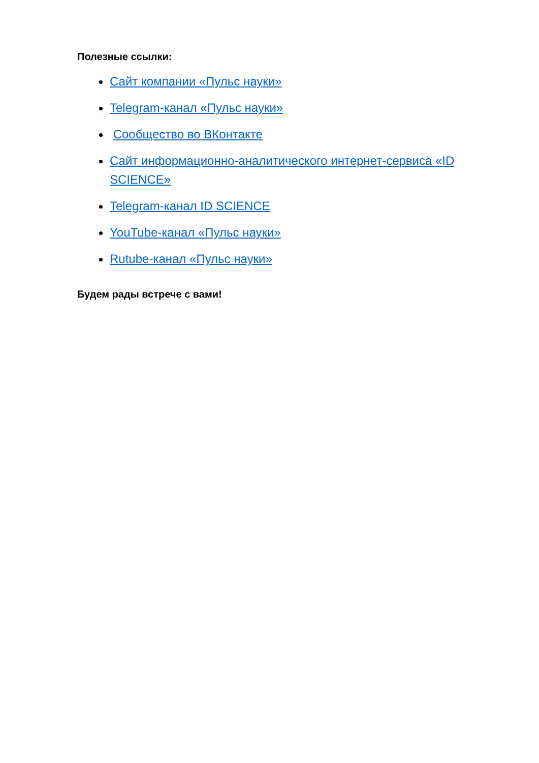Полезные ссылки:
Сайт компании «Пульс науки»
Telegram-канал «Пульс науки»
Сообщество во ВКонтакте
Сайт информационно-аналитического интернет-сервиса «ID SCIENCE»
Telegram-канал ID SCIENCE
YouTube-канал «Пульс науки»
Rutube-канал «Пульс науки»
Будем рады встрече с вами!